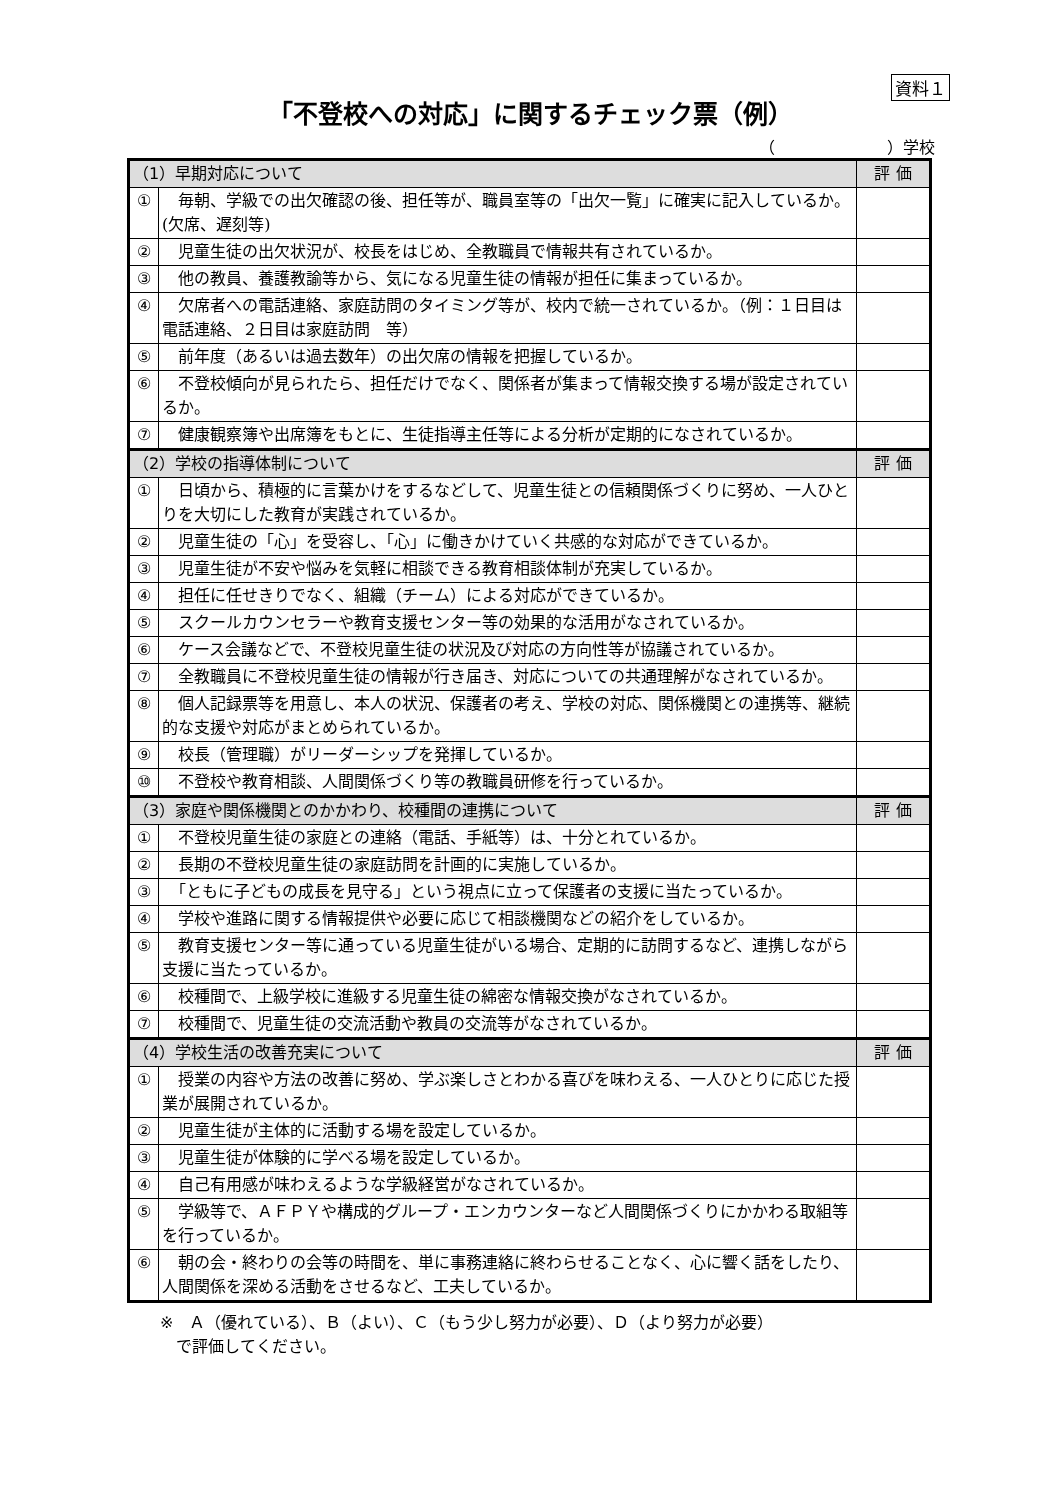資料１
「不登校への対応」に関するチェック票（例）
（　　　　　　　）学校
| （1）早期対応について | | 評 価 |
| --- | --- | --- |
| ① | 毎朝、学級での出欠確認の後、担任等が、職員室等の「出欠一覧」に確実に記入しているか。(欠席、遅刻等) | |
| ② | 児童生徒の出欠状況が、校長をはじめ、全教職員で情報共有されているか。 | |
| ③ | 他の教員、養護教諭等から、気になる児童生徒の情報が担任に集まっているか。 | |
| ④ | 欠席者への電話連絡、家庭訪問のタイミング等が、校内で統一されているか。（例：１日目は電話連絡、２日目は家庭訪問 等） | |
| ⑤ | 前年度（あるいは過去数年）の出欠席の情報を把握しているか。 | |
| ⑥ | 不登校傾向が見られたら、担任だけでなく、関係者が集まって情報交換する場が設定されているか。 | |
| ⑦ | 健康観察簿や出席簿をもとに、生徒指導主任等による分析が定期的になされているか。 | |
| （2）学校の指導体制について | | 評 価 |
| ① | 日頃から、積極的に言葉かけをするなどして、児童生徒との信頼関係づくりに努め、一人ひとりを大切にした教育が実践されているか。 | |
| ② | 児童生徒の「心」を受容し、「心」に働きかけていく共感的な対応ができているか。 | |
| ③ | 児童生徒が不安や悩みを気軽に相談できる教育相談体制が充実しているか。 | |
| ④ | 担任に任せきりでなく、組織（チーム）による対応ができているか。 | |
| ⑤ | スクールカウンセラーや教育支援センター等の効果的な活用がなされているか。 | |
| ⑥ | ケース会議などで、不登校児童生徒の状況及び対応の方向性等が協議されているか。 | |
| ⑦ | 全教職員に不登校児童生徒の情報が行き届き、対応についての共通理解がなされているか。 | |
| ⑧ | 個人記録票等を用意し、本人の状況、保護者の考え、学校の対応、関係機関との連携等、継続的な支援や対応がまとめられているか。 | |
| ⑨ | 校長（管理職）がリーダーシップを発揮しているか。 | |
| ⑩ | 不登校や教育相談、人間関係づくり等の教職員研修を行っているか。 | |
| （3）家庭や関係機関とのかかわり、校種間の連携について | | 評 価 |
| ① | 不登校児童生徒の家庭との連絡（電話、手紙等）は、十分とれているか。 | |
| ② | 長期の不登校児童生徒の家庭訪問を計画的に実施しているか。 | |
| ③ | 「ともに子どもの成長を見守る」という視点に立って保護者の支援に当たっているか。 | |
| ④ | 学校や進路に関する情報提供や必要に応じて相談機関などの紹介をしているか。 | |
| ⑤ | 教育支援センター等に通っている児童生徒がいる場合、定期的に訪問するなど、連携しながら支援に当たっているか。 | |
| ⑥ | 校種間で、上級学校に進級する児童生徒の綿密な情報交換がなされているか。 | |
| ⑦ | 校種間で、児童生徒の交流活動や教員の交流等がなされているか。 | |
| （4）学校生活の改善充実について | | 評 価 |
| ① | 授業の内容や方法の改善に努め、学ぶ楽しさとわかる喜びを味わえる、一人ひとりに応じた授業が展開されているか。 | |
| ② | 児童生徒が主体的に活動する場を設定しているか。 | |
| ③ | 児童生徒が体験的に学べる場を設定しているか。 | |
| ④ | 自己有用感が味わえるような学級経営がなされているか。 | |
| ⑤ | 学級等で、ＡＦＰＹや構成的グループ・エンカウンターなど人間関係づくりにかかわる取組等を行っているか。 | |
| ⑥ | 朝の会・終わりの会等の時間を、単に事務連絡に終わらせることなく、心に響く話をしたり、人間関係を深める活動をさせるなど、工夫しているか。 | |
※　Ａ（優れている）、Ｂ（よい）、Ｃ（もう少し努力が必要）、Ｄ（より努力が必要）
　で評価してください。